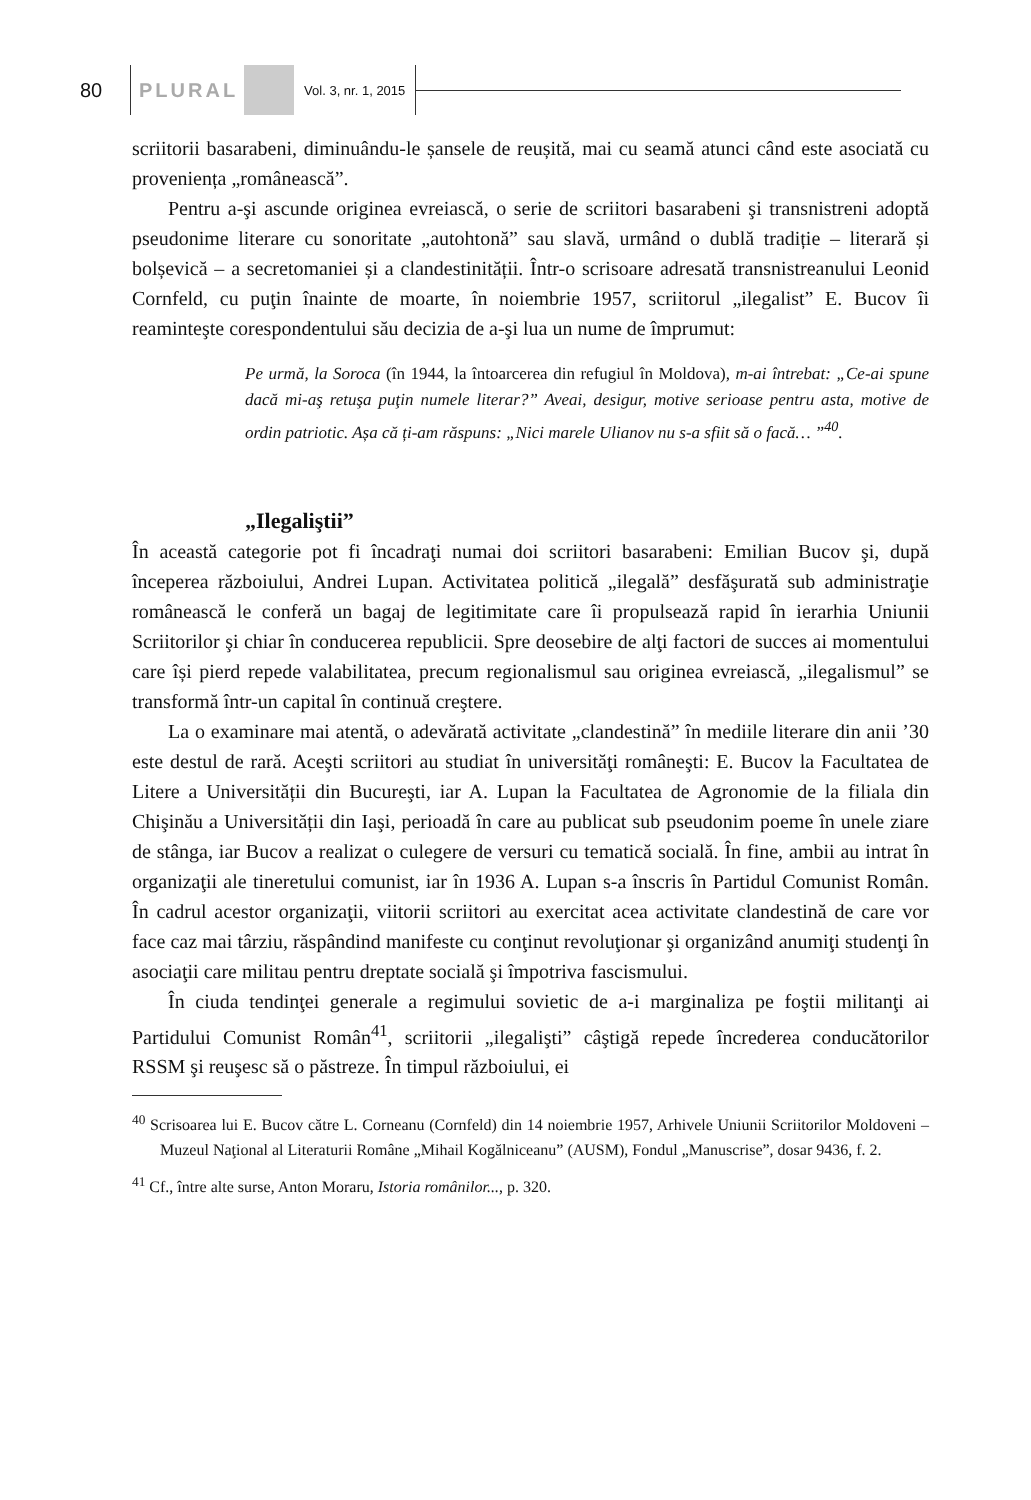80
PLURAL
Vol. 3, nr. 1, 2015
scriitorii basarabeni, diminuându-le șansele de reușită, mai cu seamă atunci când este asociată cu proveniența „românească”.
Pentru a-şi ascunde originea evreiască, o serie de scriitori basarabeni şi transnistreni adoptă pseudonime literare cu sonoritate „autohtonă” sau slavă, urmând o dublă tradiție – literară și bolșevică – a secretomaniei și a clandestinității. Într-o scrisoare adresată transnistreanului Leonid Cornfeld, cu puţin înainte de moarte, în noiembrie 1957, scriitorul „ilegalist” E. Bucov îi reaminteşte corespondentului său decizia de a-şi lua un nume de împrumut:
Pe urmă, la Soroca (în 1944, la întoarcerea din refugiul în Moldova), m-ai întrebat: „Ce-ai spune dacă mi-aş retuşa puţin numele literar?” Aveai, desigur, motive serioase pentru asta, motive de ordin patriotic. Așa că ți-am răspuns: „Nici marele Ulianov nu s-a sfiit să o facă… ”<sup>40</sup>.
„Ilegaliştii”
În această categorie pot fi încadraţi numai doi scriitori basarabeni: Emilian Bucov şi, după începerea războiului, Andrei Lupan. Activitatea politică „ilegală” desfăşurată sub administraţie românească le conferă un bagaj de legitimitate care îi propulsează rapid în ierarhia Uniunii Scriitorilor şi chiar în conducerea republicii. Spre deosebire de alţi factori de succes ai momentului care își pierd repede valabilitatea, precum regionalismul sau originea evreiască, „ilegalismul” se transformă într-un capital în continuă creştere.
La o examinare mai atentă, o adevărată activitate „clandestină” în mediile literare din anii ’30 este destul de rară. Aceşti scriitori au studiat în universităţi româneşti: E. Bucov la Facultatea de Litere a Universității din Bucureşti, iar A. Lupan la Facultatea de Agronomie de la filiala din Chişinău a Universității din Iaşi, perioadă în care au publicat sub pseudonim poeme în unele ziare de stânga, iar Bucov a realizat o culegere de versuri cu tematică socială. În fine, ambii au intrat în organizaţii ale tineretului comunist, iar în 1936 A. Lupan s-a înscris în Partidul Comunist Român. În cadrul acestor organizaţii, viitorii scriitori au exercitat acea activitate clandestină de care vor face caz mai târziu, răspândind manifeste cu conţinut revoluţionar şi organizând anumiţi studenţi în asociaţii care militau pentru dreptate socială şi împotriva fascismului.
În ciuda tendinţei generale a regimului sovietic de a-i marginaliza pe foştii militanţi ai Partidului Comunist Român<sup>41</sup>, scriitorii „ilegalişti” câştigă repede încrederea conducătorilor RSSM şi reuşesc să o păstreze. În timpul războiului, ei
<sup>40</sup> Scrisoarea lui E. Bucov către L. Corneanu (Cornfeld) din 14 noiembrie 1957, Arhivele Uniunii Scriitorilor Moldoveni – Muzeul Naţional al Literaturii Române „Mihail Kogălniceanu” (AUSM), Fondul „Manuscrise”, dosar 9436, f. 2.
<sup>41</sup> Cf., între alte surse, Anton Moraru, Istoria românilor..., p. 320.